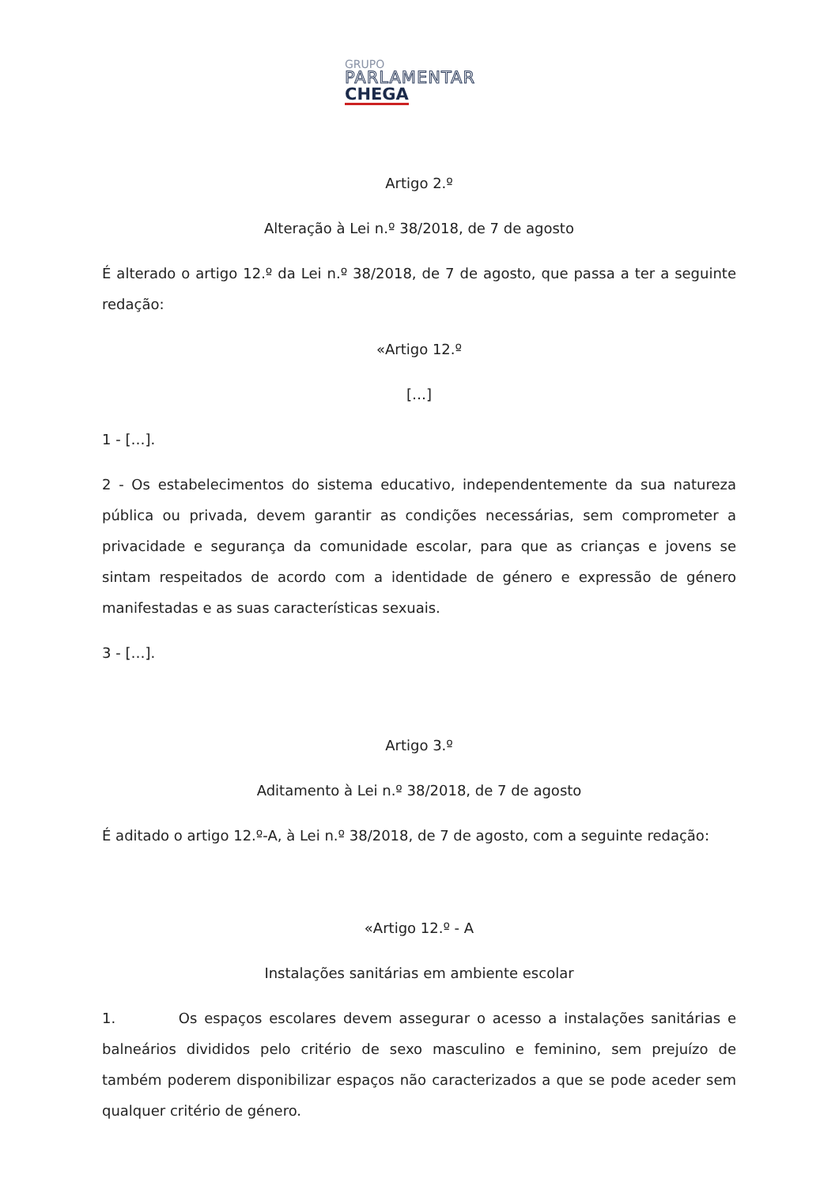GRUPO
PARLAMENTAR
CHEGA
Artigo 2.º
Alteração à Lei n.º 38/2018, de 7 de agosto
É alterado o artigo 12.º da Lei n.º 38/2018, de 7 de agosto, que passa a ter a seguinte redação:
«Artigo 12.º
[…]
1 - […].
2 - Os estabelecimentos do sistema educativo, independentemente da sua natureza pública ou privada, devem garantir as condições necessárias, sem comprometer a privacidade e segurança da comunidade escolar, para que as crianças e jovens se sintam respeitados de acordo com a identidade de género e expressão de género manifestadas e as suas características sexuais.
3 - […].
Artigo 3.º
Aditamento à Lei n.º 38/2018, de 7 de agosto
É aditado o artigo 12.º-A, à Lei n.º 38/2018, de 7 de agosto, com a seguinte redação:
«Artigo 12.º - A
Instalações sanitárias em ambiente escolar
1. Os espaços escolares devem assegurar o acesso a instalações sanitárias e balneários divididos pelo critério de sexo masculino e feminino, sem prejuízo de também poderem disponibilizar espaços não caracterizados a que se pode aceder sem qualquer critério de género.